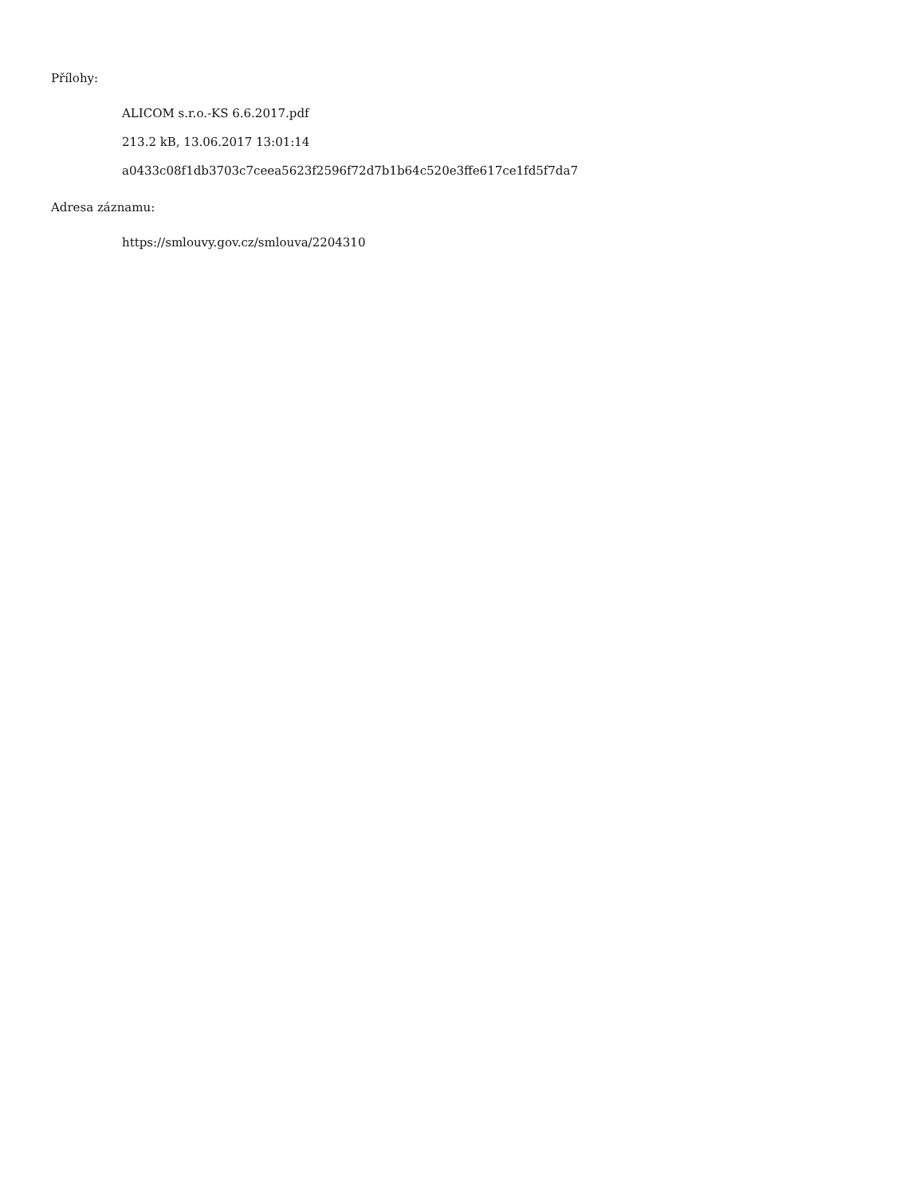Přílohy:
ALICOM s.r.o.-KS 6.6.2017.pdf
213.2 kB, 13.06.2017 13:01:14
a0433c08f1db3703c7ceea5623f2596f72d7b1b64c520e3ffe617ce1fd5f7da7
Adresa záznamu:
https://smlouvy.gov.cz/smlouva/2204310